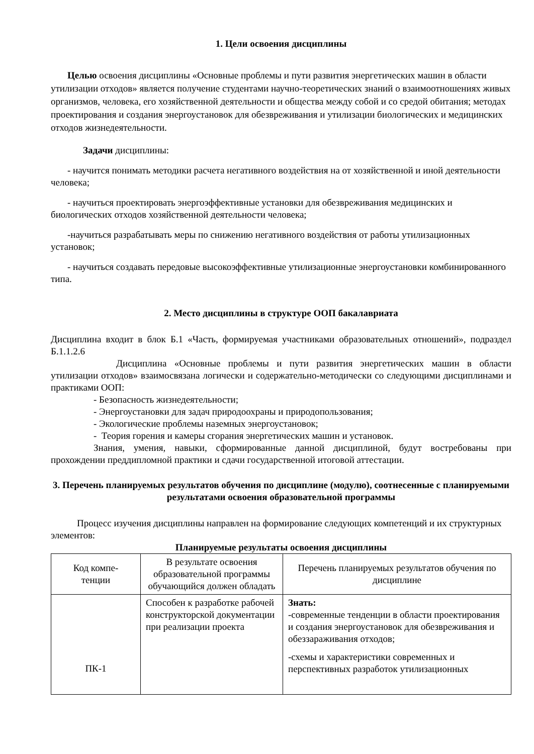1. Цели освоения дисциплины
Целью освоения дисциплины «Основные проблемы и пути развития энергетических машин в области утилизации отходов» является получение студентами научно-теоретических знаний о взаимоотношениях живых организмов, человека, его хозяйственной деятельности и общества между собой и со средой обитания; методах проектирования и создания энергоустановок для обезвреживания и утилизации биологических и медицинских отходов жизнедеятельности.
Задачи дисциплины:
- научится понимать методики расчета негативного воздействия на от хозяйственной и иной деятельности человека;
- научиться проектировать энергоэффективные установки для обезвреживания медицинских и биологических отходов хозяйственной деятельности человека;
-научиться разрабатывать меры по снижению негативного воздействия от работы утилизационных установок;
- научиться создавать передовые высокоэффективные утилизационные энергоустановки комбинированного типа.
2. Место дисциплины в структуре ООП бакалавриата
Дисциплина входит в блок Б.1 «Часть, формируемая участниками образовательных отношений», подраздел Б.1.1.2.6
Дисциплина «Основные проблемы и пути развития энергетических машин в области утилизации отходов» взаимосвязана логически и содержательно-методически со следующими дисциплинами и практиками ООП:
- Безопасность жизнедеятельности;
- Энергоустановки для задач природоохраны и природопользования;
- Экологические проблемы наземных энергоустановок;
- Теория горения и камеры сгорания энергетических машин и установок.
Знания, умения, навыки, сформированные данной дисциплиной, будут востребованы при прохождении преддипломной практики и сдачи государственной итоговой аттестации.
3. Перечень планируемых результатов обучения по дисциплине (модулю), соотнесенные с планируемыми результатами освоения образовательной программы
Процесс изучения дисциплины направлен на формирование следующих компетенций и их структурных элементов:
Планируемые результаты освоения дисциплины
| Код компе- тенции | В результате освоения образовательной программы обучающийся должен обладать | Перечень планируемых результатов обучения по дисциплине |
| ПК-1 | Способен к разработке рабочей конструкторской документации при реализации проекта | Знать: -современные тенденции в области проектирования и создания энергоустановок для обезвреживания и обеззараживания отходов; -схемы и характеристики современных и перспективных разработок утилизационных |